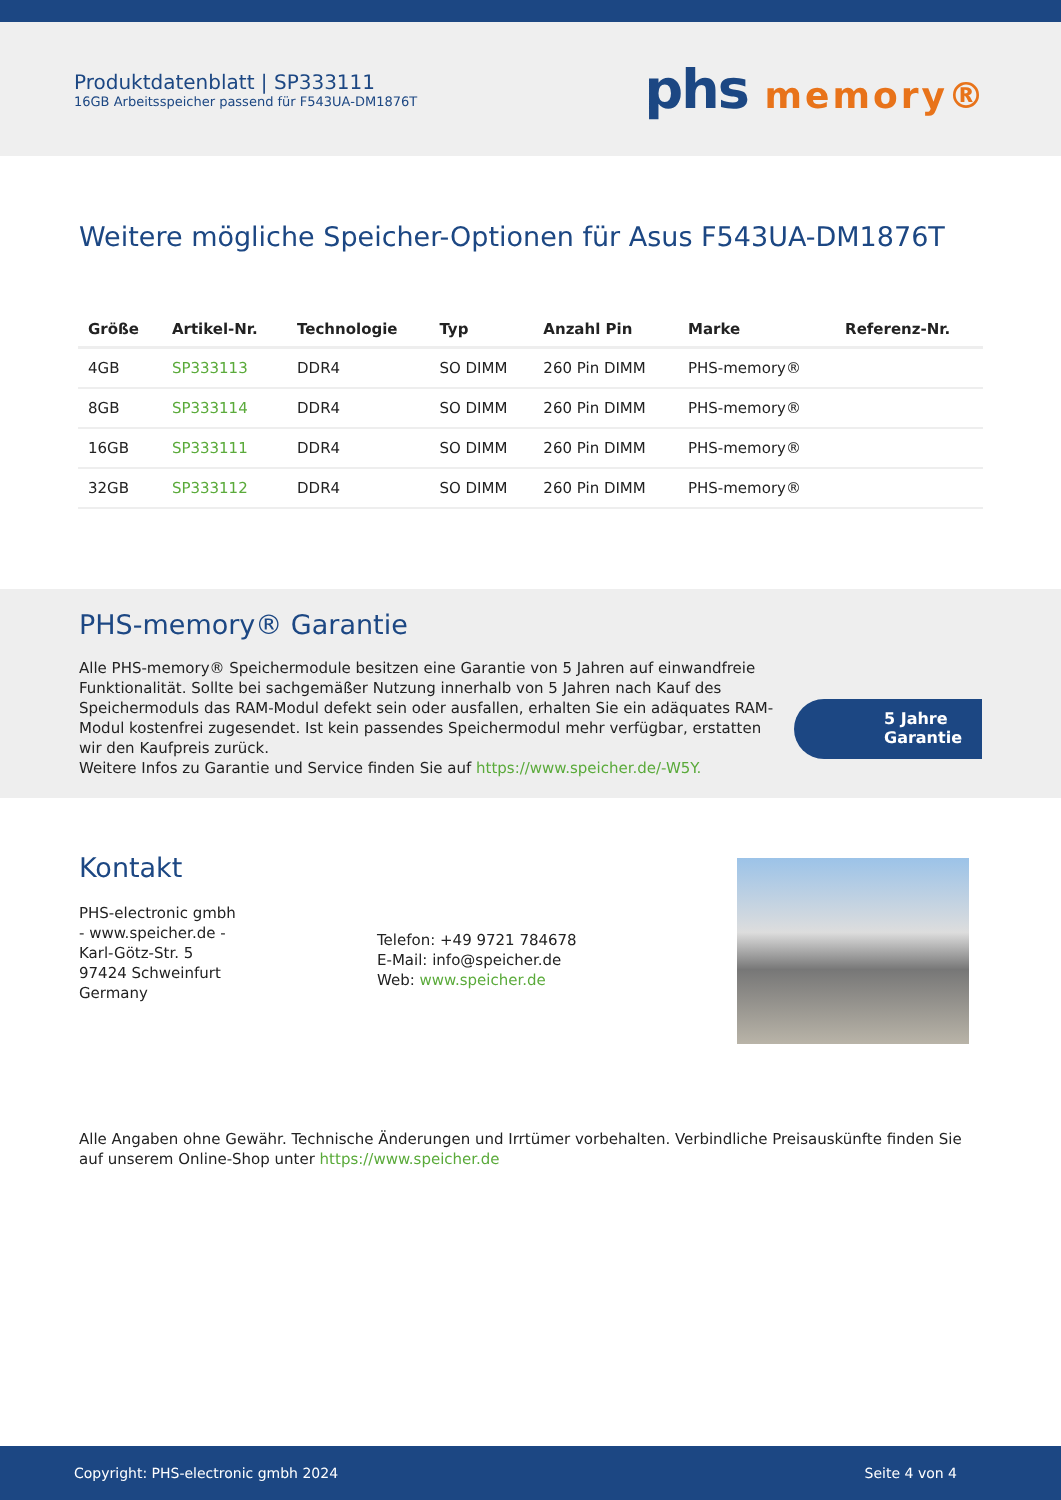Produktdatenblatt | SP333111
16GB Arbeitsspeicher passend für F543UA-DM1876T
phs memory®
Weitere mögliche Speicher-Optionen für Asus F543UA-DM1876T
| Größe | Artikel-Nr. | Technologie | Typ | Anzahl Pin | Marke | Referenz-Nr. |
| --- | --- | --- | --- | --- | --- | --- |
| 4GB | SP333113 | DDR4 | SO DIMM | 260 Pin DIMM | PHS-memory® | |
| 8GB | SP333114 | DDR4 | SO DIMM | 260 Pin DIMM | PHS-memory® | |
| 16GB | SP333111 | DDR4 | SO DIMM | 260 Pin DIMM | PHS-memory® | |
| 32GB | SP333112 | DDR4 | SO DIMM | 260 Pin DIMM | PHS-memory® | |
PHS-memory® Garantie
Alle PHS-memory® Speichermodule besitzen eine Garantie von 5 Jahren auf einwandfreie Funktionalität. Sollte bei sachgemäßer Nutzung innerhalb von 5 Jahren nach Kauf des Speichermoduls das RAM-Modul defekt sein oder ausfallen, erhalten Sie ein adäquates RAM-Modul kostenfrei zugesendet. Ist kein passendes Speichermodul mehr verfügbar, erstatten wir den Kaufpreis zurück.
Weitere Infos zu Garantie und Service finden Sie auf https://www.speicher.de/-W5Y.
5 Jahre
Garantie
Kontakt
PHS-electronic gmbh
- www.speicher.de -
Karl-Götz-Str. 5
97424 Schweinfurt
Germany
Telefon: +49 9721 784678
E-Mail: info@speicher.de
Web: www.speicher.de
Alle Angaben ohne Gewähr. Technische Änderungen und Irrtümer vorbehalten. Verbindliche Preisauskünfte finden Sie auf unserem Online-Shop unter https://www.speicher.de
Copyright: PHS-electronic gmbh 2024 Seite 4 von 4